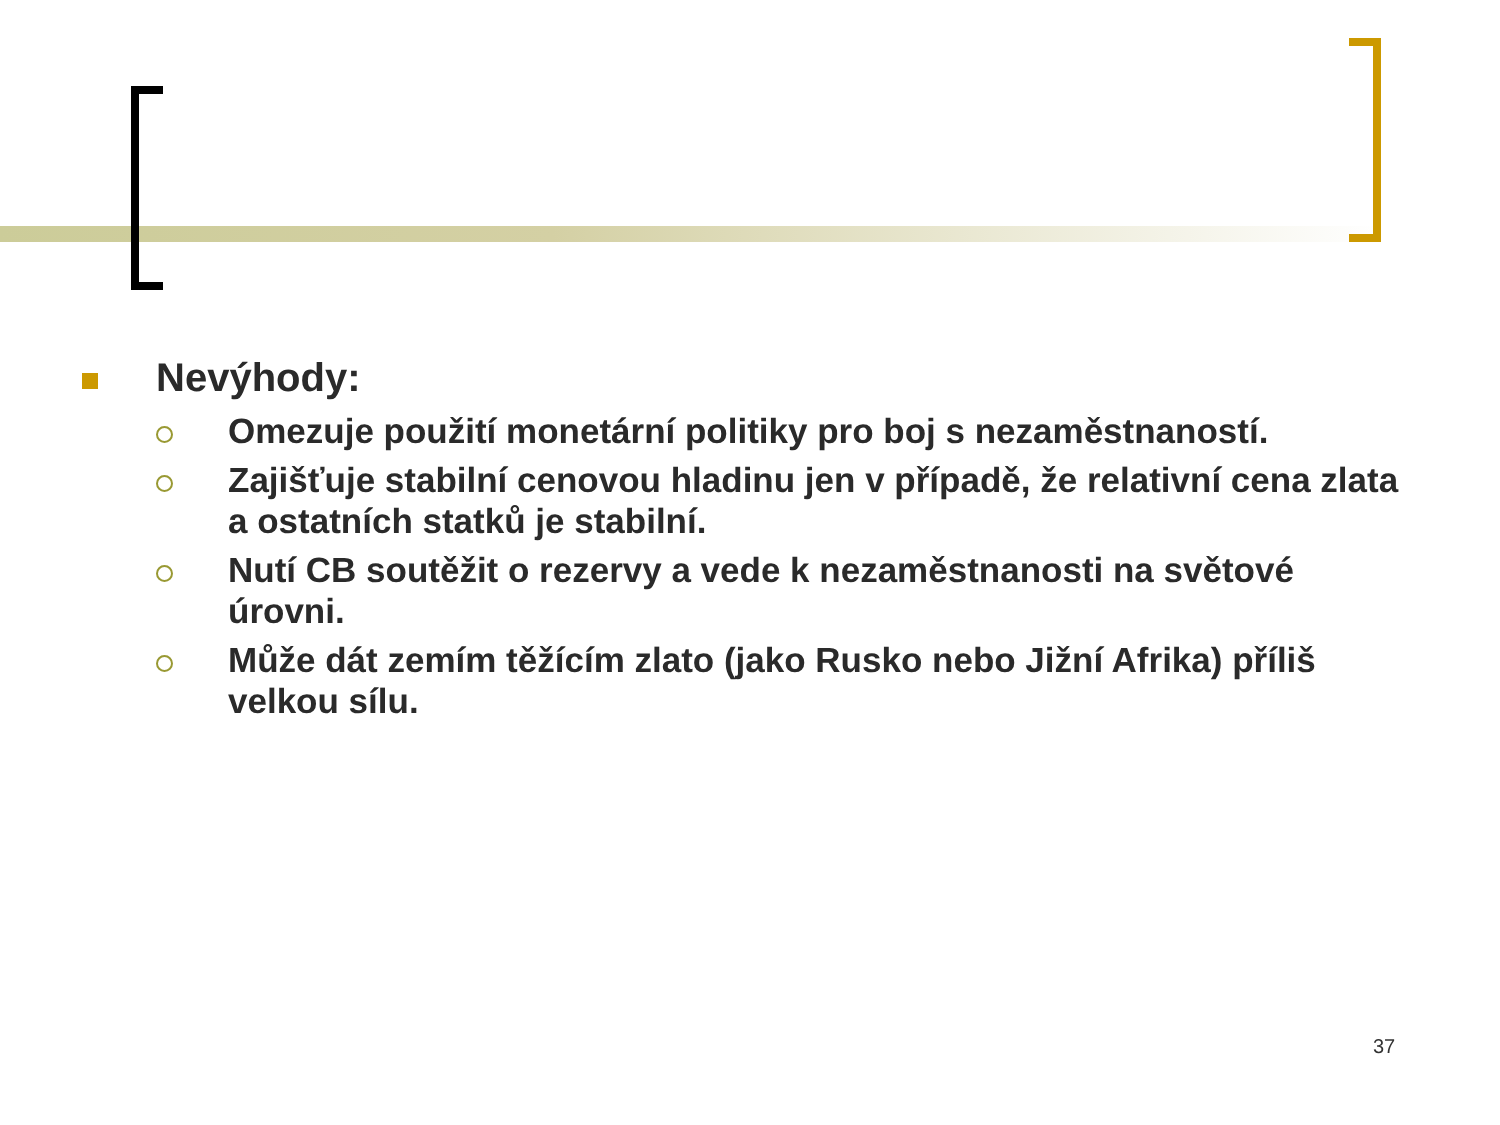Nevýhody:
Omezuje použití monetární politiky pro boj s nezaměstnaností.
Zajišťuje stabilní cenovou hladinu jen v případě, že relativní cena zlata a ostatních statků je stabilní.
Nutí CB soutěžit o rezervy a vede k nezaměstnanosti na světové úrovni.
Může dát zemím těžícím zlato (jako Rusko nebo Jižní Afrika) příliš velkou sílu.
37